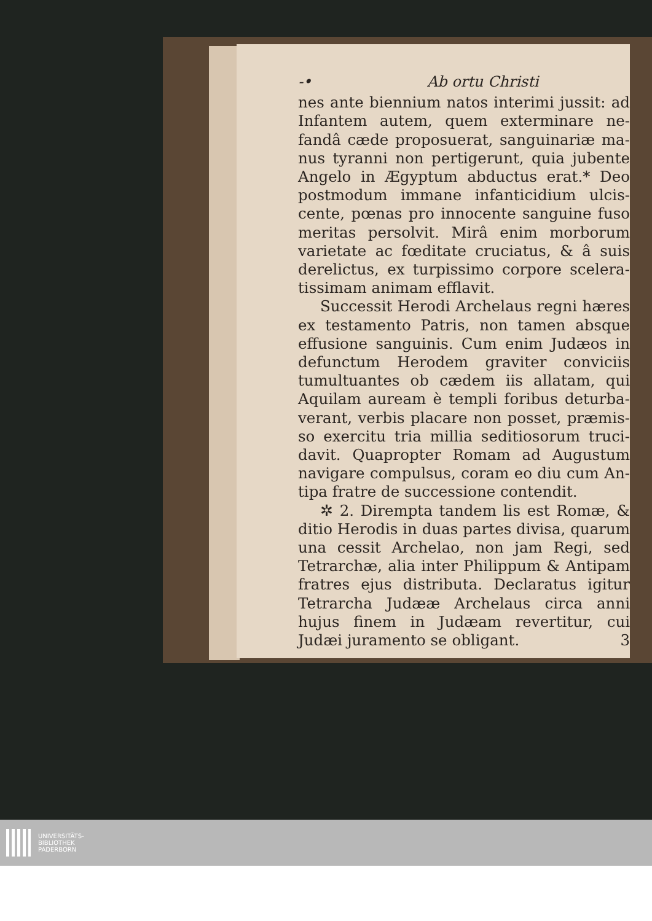-• Ab ortu Christi
nes ante biennium natos interimi jussit: ad Infantem autem, quem exterminare ne­fandâ cæde proposuerat, sanguinariæ ma­nus tyranni non pertigerunt, quia jubente Angelo in Ægyptum abductus erat.* Deo postmodum immane infanticidium ulcis­cente, pœnas pro innocente sanguine fuso meritas persolvit. Mirâ enim morborum varietate ac fœditate cruciatus, & â suis derelictus, ex turpissimo corpore scelera­tissimam animam efflavit.
Successit Herodi Archelaus regni hæ­res ex testamento Patris, non tamen abs­que effusione sanguinis. Cum enim Judæ­os in defunctum Herodem graviter convi­ciis tumultuantes ob cædem iis allatam, qui Aquilam auream è templi foribus deturba­verant, verbis placare non posset, præmis­so exercitu tria millia seditiosorum truci­davit. Quapropter Romam ad Augustum navigare compulsus, coram eo diu cum An­tipa fratre de successione contendit.
✲ 2. Dirempta tandem lis est Romæ, & ditio Herodis in duas partes divisa, qua­rum una cessit Archelao, non jam Regi, sed Tetrarchæ, alia inter Philippum & Anti­pam fratres ejus distributa. Declaratus igitur Tetrarcha Judææ Archelaus circa an­ni hujus finem in Judæam revertitur, cui Judæi juramento se obligant. 3
UNIVERSITÄTS-
BIBLIOTHEK
PADERBORN